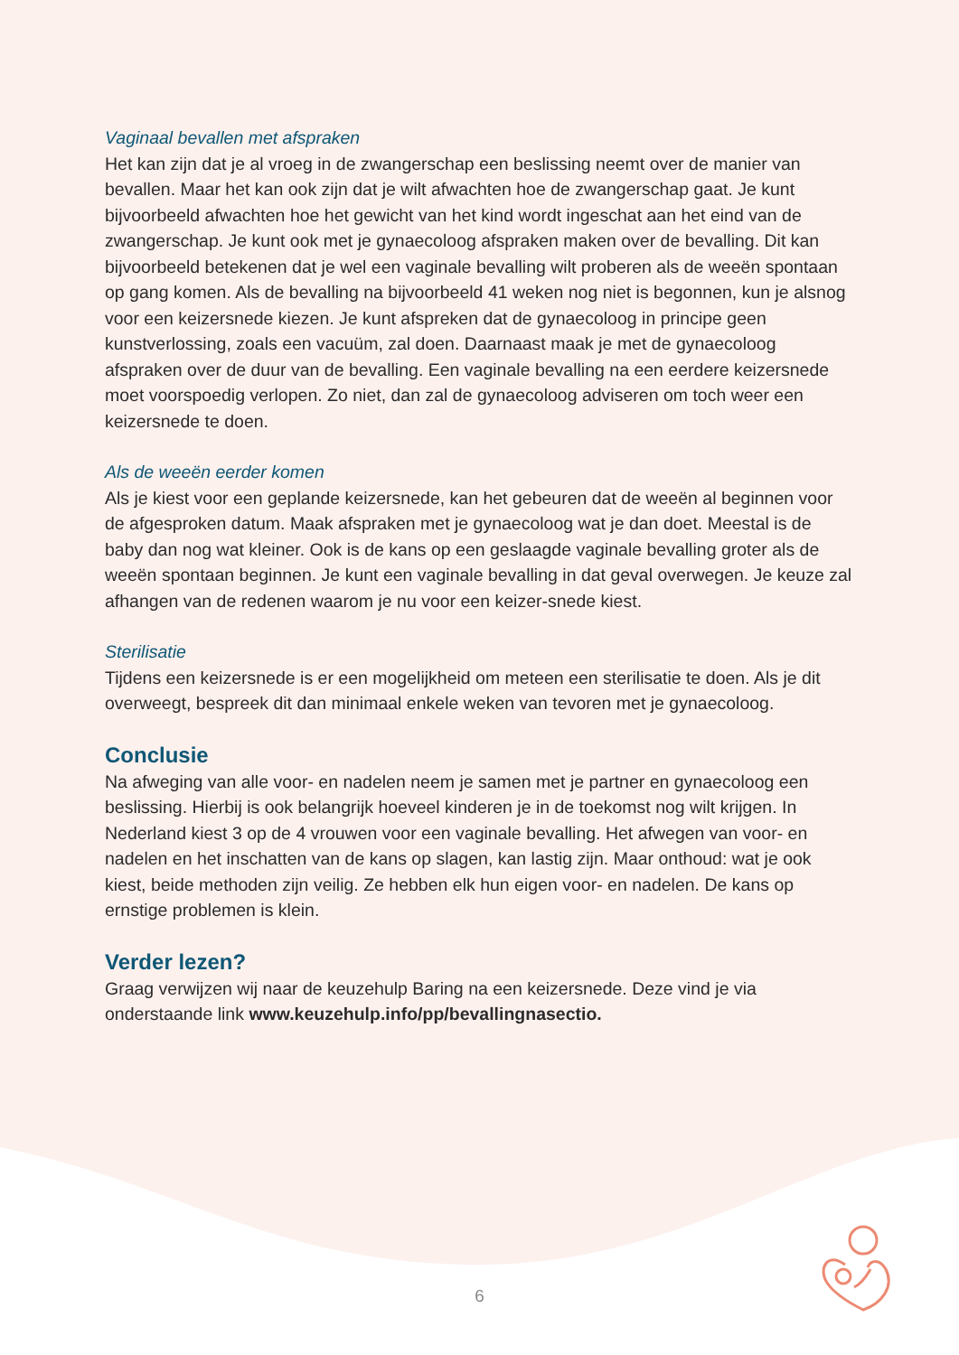Vaginaal bevallen met afspraken
Het kan zijn dat je al vroeg in de zwangerschap een beslissing neemt over de manier van bevallen. Maar het kan ook zijn dat je wilt afwachten hoe de zwangerschap gaat. Je kunt bijvoorbeeld afwachten hoe het gewicht van het kind wordt ingeschat aan het eind van de zwangerschap. Je kunt ook met je gynaecoloog afspraken maken over de bevalling. Dit kan bijvoorbeeld betekenen dat je wel een vaginale bevalling wilt proberen als de weeën spontaan op gang komen. Als de bevalling na bijvoorbeeld 41 weken nog niet is begonnen, kun je alsnog voor een keizersnede kiezen. Je kunt afspreken dat de gynaecoloog in principe geen kunstverlossing, zoals een vacuüm, zal doen. Daarnaast maak je met de gynaecoloog afspraken over de duur van de bevalling. Een vaginale bevalling na een eerdere keizersnede moet voorspoedig verlopen. Zo niet, dan zal de gynaecoloog adviseren om toch weer een keizersnede te doen.
Als de weeën eerder komen
Als je kiest voor een geplande keizersnede, kan het gebeuren dat de weeën al beginnen voor de afgesproken datum. Maak afspraken met je gynaecoloog wat je dan doet. Meestal is de baby dan nog wat kleiner. Ook is de kans op een geslaagde vaginale bevalling groter als de weeën spontaan beginnen. Je kunt een vaginale bevalling in dat geval overwegen. Je keuze zal afhangen van de redenen waarom je nu voor een keizer-snede kiest.
Sterilisatie
Tijdens een keizersnede is er een mogelijkheid om meteen een sterilisatie te doen. Als je dit overweegt, bespreek dit dan minimaal enkele weken van tevoren met je gynaecoloog.
Conclusie
Na afweging van alle voor- en nadelen neem je samen met je partner en gynaecoloog een beslissing. Hierbij is ook belangrijk hoeveel kinderen je in de toekomst nog wilt krijgen. In Nederland kiest 3 op de 4 vrouwen voor een vaginale bevalling. Het afwegen van voor- en nadelen en het inschatten van de kans op slagen, kan lastig zijn. Maar onthoud: wat je ook kiest, beide methoden zijn veilig. Ze hebben elk hun eigen voor- en nadelen. De kans op ernstige problemen is klein.
Verder lezen?
Graag verwijzen wij naar de keuzehulp Baring na een keizersnede. Deze vind je via onderstaande link www.keuzehulp.info/pp/bevallingnasectio.
6